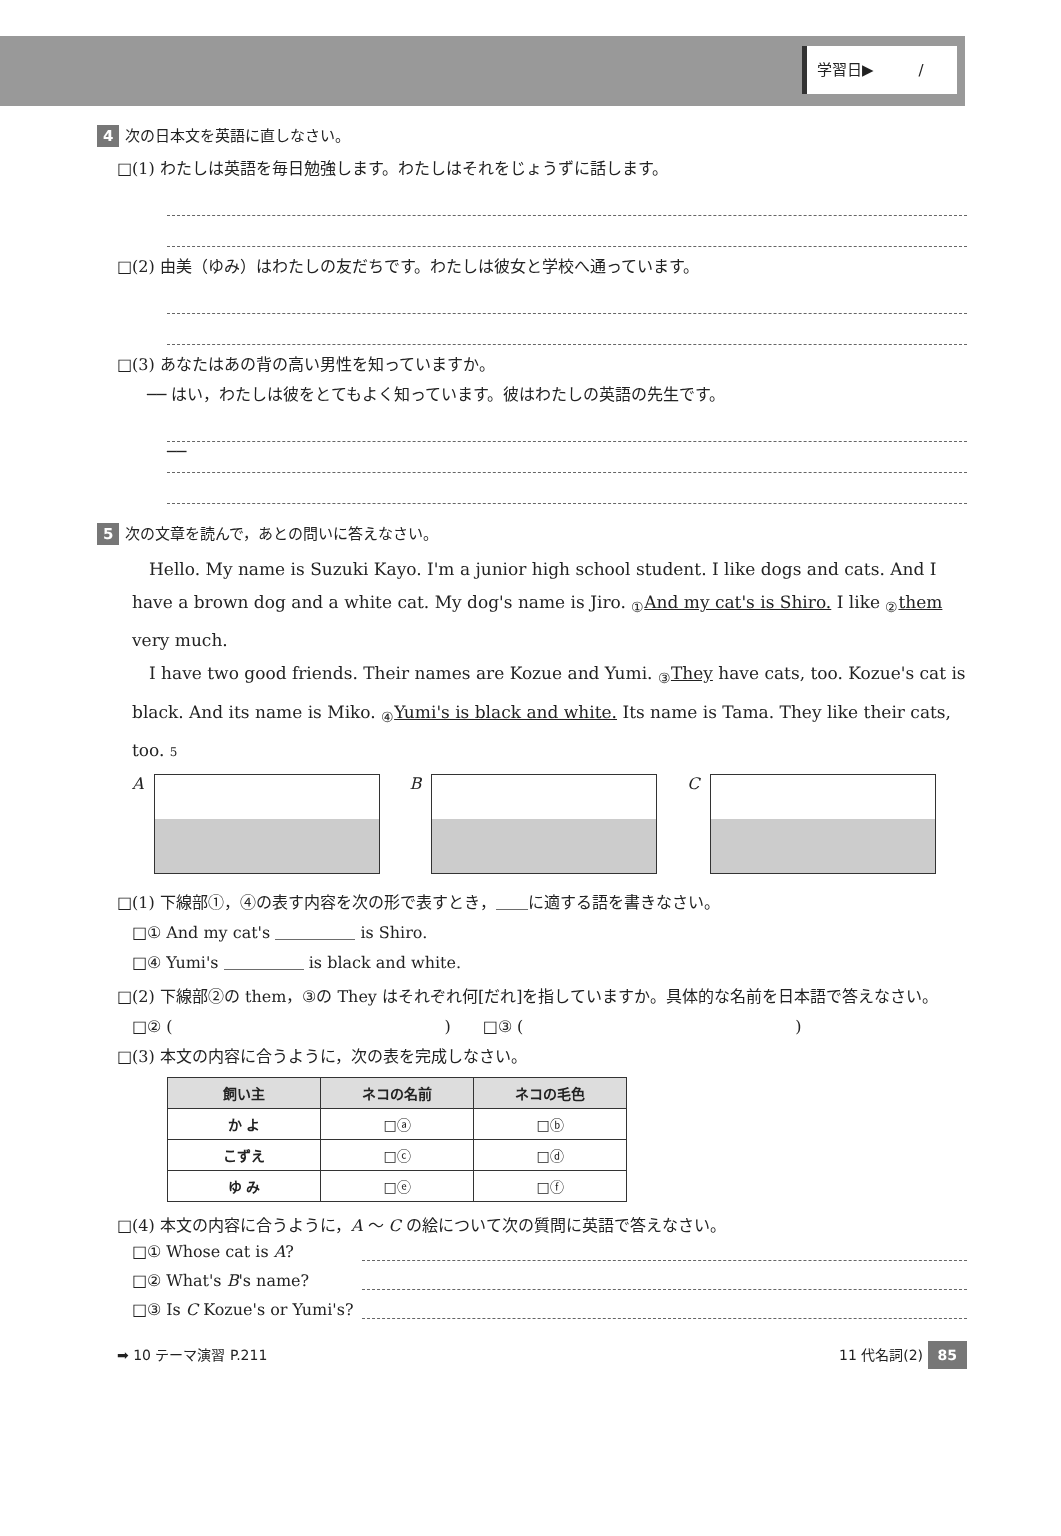学習日▶　　　/
4 次の日本文を英語に直しなさい。
□(1) わたしは英語を毎日勉強します。わたしはそれをじょうずに話します。
□(2) 由美（ゆみ）はわたしの友だちです。わたしは彼女と学校へ通っています。
□(3) あなたはあの背の高い男性を知っていますか。
── はい，わたしは彼をとてもよく知っています。彼はわたしの英語の先生です。
──
5 次の文章を読んで，あとの問いに答えなさい。
　Hello. My name is Suzuki Kayo. I'm a junior high school student. I like dogs and cats. And I have a brown dog and a white cat. My dog's name is Jiro. <sub>①</sub>And my cat's is Shiro. I like <sub>②</sub>them very much.
　I have two good friends. Their names are Kozue and Yumi. <sub>③</sub>They have cats, too. Kozue's cat is black. And its name is Miko. <sub>④</sub>Yumi's is black and white. Its name is Tama. They like their cats, too. 5
A B C
□(1) 下線部①，④の表す内容を次の形で表すとき，＿＿に適する語を書きなさい。
□① And my cat's ＿＿＿＿＿ is Shiro.
□④ Yumi's ＿＿＿＿＿ is black and white.
□(2) 下線部②の them，③の They はそれぞれ何[だれ]を指していますか。具体的な名前を日本語で答えなさい。
□② (　　　　　　　　　　　　　　　　　)　　□③ (　　　　　　　　　　　　　　　　　)
□(3) 本文の内容に合うように，次の表を完成しなさい。
| 飼い主 | ネコの名前 | ネコの毛色 |
| --- | --- | --- |
| か よ | □ⓐ | □ⓑ |
| こずえ | □ⓒ | □ⓓ |
| ゆ み | □ⓔ | □ⓕ |
□(4) 本文の内容に合うように，A ～ C の絵について次の質問に英語で答えなさい。
□① Whose cat is A?
□② What's B's name?
□③ Is C Kozue's or Yumi's?
➡ 10 テーマ演習 P.211 11 代名詞(2) 85